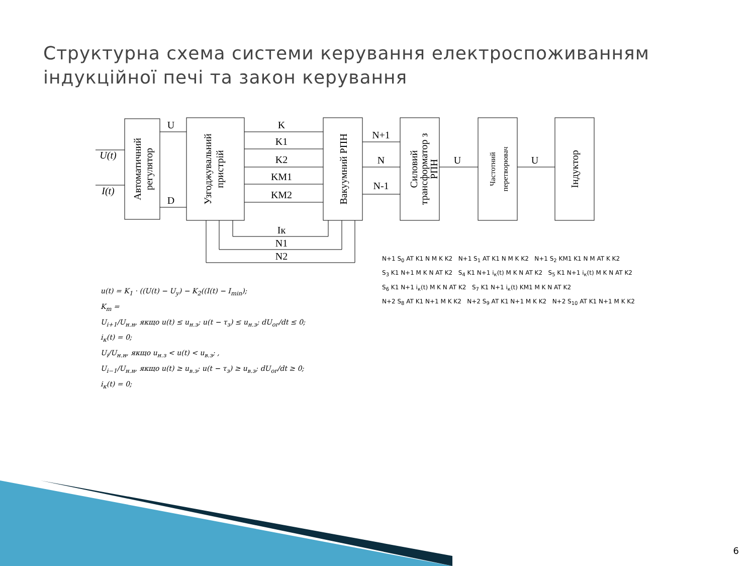Структурна схема системи керування електроспоживанням
індукційної печі та закон керування
U
D
K
K1
K2
KM1
KM2
N+1
N
N-1
U
U
Iк
N1
N2
U(t)
I(t)
Автоматичний
регулятор
Узгоджувальний
пристрій
Вакуумний РПН
Силовий
трансформатор з
РПН
Частотний
перетворювач
Індуктор
u(t) = K<sub>1</sub> · ((U(t) − U<sub>y</sub>) − K<sub>2</sub>((I(t) − I<sub>min</sub>);
K<sub>m</sub> =
U<sub>i+1</sub>/U<sub>н.н</sub>, якщо u(t) ≤ u<sub>н.з</sub>; u(t − τ<sub>з</sub>) ≤ u<sub>н.з</sub>; dU<sub>ог</sub>/dt ≤ 0; i<sub>к</sub>(t) = 0;
U<sub>i</sub>/U<sub>н.н</sub>, якщо u<sub>н.з</sub> < u(t) < u<sub>в.з</sub>; ,
U<sub>i−1</sub>/U<sub>н.н</sub>, якщо u(t) ≥ u<sub>в.з</sub>; u(t − τ<sub>з</sub>) ≥ u<sub>в.з</sub>; dU<sub>ог</sub>/dt ≥ 0; i<sub>к</sub>(t) = 0;
N+1 S<sub>0</sub> AT K1 N M K K2 N+1 S<sub>1</sub> AT K1 N M K K2 N+1 S<sub>2</sub> KM1 K1 N M AT K K2
S<sub>3</sub> K1 N+1 M K N AT K2 S<sub>4</sub> K1 N+1 i<sub>к</sub>(t) M K N AT K2 S<sub>5</sub> K1 N+1 i<sub>к</sub>(t) M K N AT K2
S<sub>6</sub> K1 N+1 i<sub>к</sub>(t) M K N AT K2 S<sub>7</sub> K1 N+1 i<sub>к</sub>(t) KM1 M K N AT K2
N+2 S<sub>8</sub> AT K1 N+1 M K K2 N+2 S<sub>9</sub> AT K1 N+1 M K K2 N+2 S<sub>10</sub> AT K1 N+1 M K K2
6